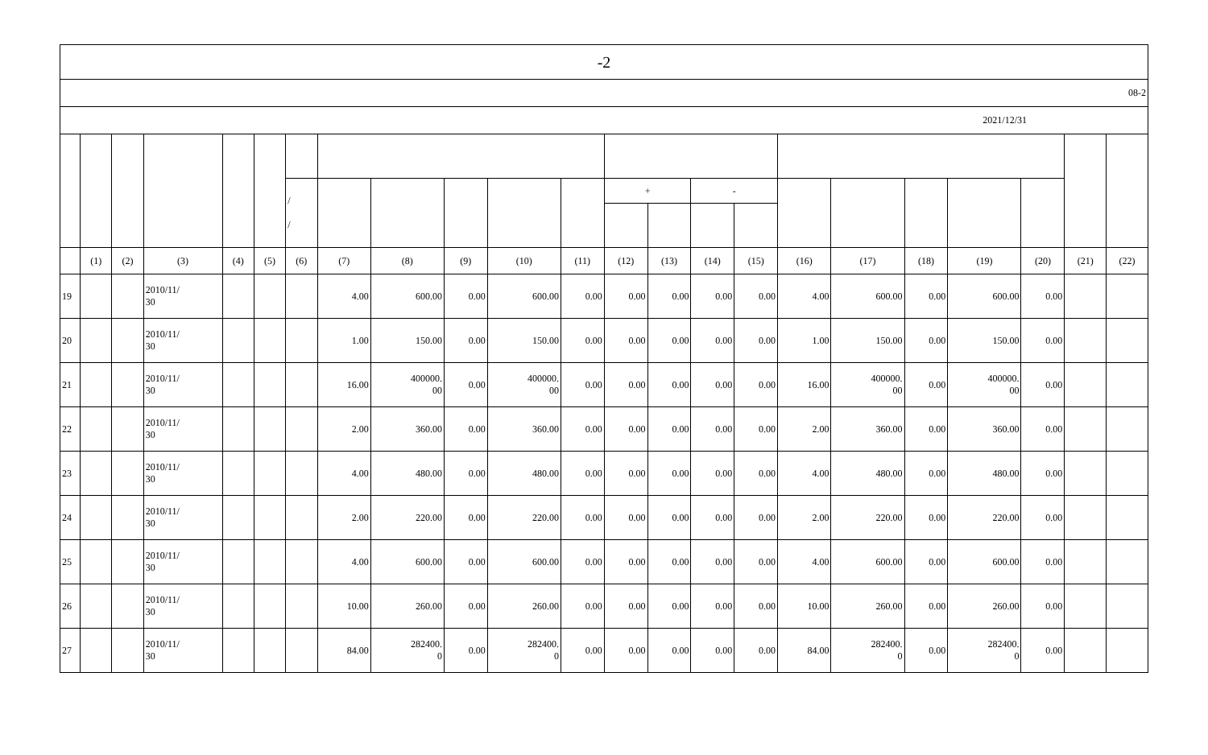| -2 | | | | | | | | | | | | | | | | | | | | | | |
| 08-2 | | | | | | | | | | | | | | | | | | | | | | |
| 2021/12/31 | | | | | | | | | | | | | | | | | | | | | | |
| | | | | | | / / | | | | | | + | | - | | | | | | | | |
| | (1) | (2) | (3) | (4) | (5) | (6) | (7) | (8) | (9) | (10) | (11) | (12) | (13) | (14) | (15) | (16) | (17) | (18) | (19) | (20) | (21) | (22) |
| 19 | | | 2010/11/ 30 | | | | 4.00 | 600.00 | 0.00 | 600.00 | 0.00 | 0.00 | 0.00 | 0.00 | 0.00 | 4.00 | 600.00 | 0.00 | 600.00 | 0.00 | | |
| 20 | | | 2010/11/ 30 | | | | 1.00 | 150.00 | 0.00 | 150.00 | 0.00 | 0.00 | 0.00 | 0.00 | 0.00 | 1.00 | 150.00 | 0.00 | 150.00 | 0.00 | | |
| 21 | | | 2010/11/ 30 | | | | 16.00 | 400000. 00 | 0.00 | 400000. 00 | 0.00 | 0.00 | 0.00 | 0.00 | 0.00 | 16.00 | 400000. 00 | 0.00 | 400000. 00 | 0.00 | | |
| 22 | | | 2010/11/ 30 | | | | 2.00 | 360.00 | 0.00 | 360.00 | 0.00 | 0.00 | 0.00 | 0.00 | 0.00 | 2.00 | 360.00 | 0.00 | 360.00 | 0.00 | | |
| 23 | | | 2010/11/ 30 | | | | 4.00 | 480.00 | 0.00 | 480.00 | 0.00 | 0.00 | 0.00 | 0.00 | 0.00 | 4.00 | 480.00 | 0.00 | 480.00 | 0.00 | | |
| 24 | | | 2010/11/ 30 | | | | 2.00 | 220.00 | 0.00 | 220.00 | 0.00 | 0.00 | 0.00 | 0.00 | 0.00 | 2.00 | 220.00 | 0.00 | 220.00 | 0.00 | | |
| 25 | | | 2010/11/ 30 | | | | 4.00 | 600.00 | 0.00 | 600.00 | 0.00 | 0.00 | 0.00 | 0.00 | 0.00 | 4.00 | 600.00 | 0.00 | 600.00 | 0.00 | | |
| 26 | | | 2010/11/ 30 | | | | 10.00 | 260.00 | 0.00 | 260.00 | 0.00 | 0.00 | 0.00 | 0.00 | 0.00 | 10.00 | 260.00 | 0.00 | 260.00 | 0.00 | | |
| 27 | | | 2010/11/ 30 | | | | 84.00 | 282400. 0 | 0.00 | 282400. 0 | 0.00 | 0.00 | 0.00 | 0.00 | 0.00 | 84.00 | 282400. 0 | 0.00 | 282400. 0 | 0.00 | | |